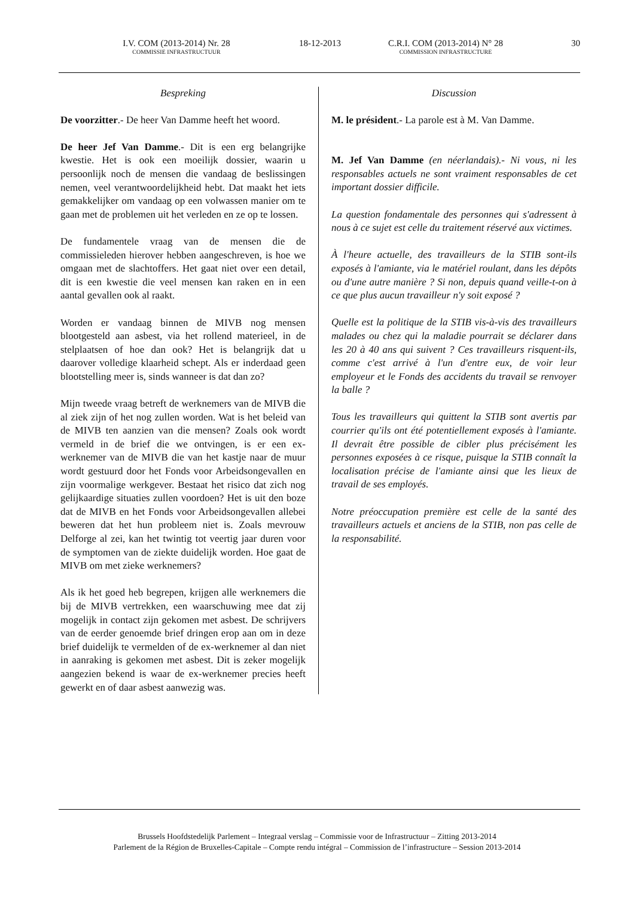I.V. COM (2013-2014) Nr. 28
COMMISSIE INFRASTRUCTUUR
18-12-2013 C.R.I. COM (2013-2014) N° 28
COMMISSION INFRASTRUCTURE
30
Bespreking
De voorzitter.- De heer Van Damme heeft het woord.
De heer Jef Van Damme.- Dit is een erg belangrijke kwestie. Het is ook een moeilijk dossier, waarin u persoonlijk noch de mensen die vandaag de beslissingen nemen, veel verantwoordelijkheid hebt. Dat maakt het iets gemakkelijker om vandaag op een volwassen manier om te gaan met de problemen uit het verleden en ze op te lossen.
De fundamentele vraag van de mensen die de commissieleden hierover hebben aangeschreven, is hoe we omgaan met de slachtoffers. Het gaat niet over een detail, dit is een kwestie die veel mensen kan raken en in een aantal gevallen ook al raakt.
Worden er vandaag binnen de MIVB nog mensen blootgesteld aan asbest, via het rollend materieel, in de stelplaatsen of hoe dan ook? Het is belangrijk dat u daarover volledige klaarheid schept. Als er inderdaad geen blootstelling meer is, sinds wanneer is dat dan zo?
Mijn tweede vraag betreft de werknemers van de MIVB die al ziek zijn of het nog zullen worden. Wat is het beleid van de MIVB ten aanzien van die mensen? Zoals ook wordt vermeld in de brief die we ontvingen, is er een ex-werknemer van de MIVB die van het kastje naar de muur wordt gestuurd door het Fonds voor Arbeidsongevallen en zijn voormalige werkgever. Bestaat het risico dat zich nog gelijkaardige situaties zullen voordoen? Het is uit den boze dat de MIVB en het Fonds voor Arbeidsongevallen allebei beweren dat het hun probleem niet is. Zoals mevrouw Delforge al zei, kan het twintig tot veertig jaar duren voor de symptomen van de ziekte duidelijk worden. Hoe gaat de MIVB om met zieke werknemers?
Als ik het goed heb begrepen, krijgen alle werknemers die bij de MIVB vertrekken, een waarschuwing mee dat zij mogelijk in contact zijn gekomen met asbest. De schrijvers van de eerder genoemde brief dringen erop aan om in deze brief duidelijk te vermelden of de ex-werknemer al dan niet in aanraking is gekomen met asbest. Dit is zeker mogelijk aangezien bekend is waar de ex-werknemer precies heeft gewerkt en of daar asbest aanwezig was.
Discussion
M. le président.- La parole est à M. Van Damme.
M. Jef Van Damme (en néerlandais).- Ni vous, ni les responsables actuels ne sont vraiment responsables de cet important dossier difficile.
La question fondamentale des personnes qui s'adressent à nous à ce sujet est celle du traitement réservé aux victimes.
À l'heure actuelle, des travailleurs de la STIB sont-ils exposés à l'amiante, via le matériel roulant, dans les dépôts ou d'une autre manière ? Si non, depuis quand veille-t-on à ce que plus aucun travailleur n'y soit exposé ?
Quelle est la politique de la STIB vis-à-vis des travailleurs malades ou chez qui la maladie pourrait se déclarer dans les 20 à 40 ans qui suivent ? Ces travailleurs risquent-ils, comme c'est arrivé à l'un d'entre eux, de voir leur employeur et le Fonds des accidents du travail se renvoyer la balle ?
Tous les travailleurs qui quittent la STIB sont avertis par courrier qu'ils ont été potentiellement exposés à l'amiante. Il devrait être possible de cibler plus précisément les personnes exposées à ce risque, puisque la STIB connaît la localisation précise de l'amiante ainsi que les lieux de travail de ses employés.
Notre préoccupation première est celle de la santé des travailleurs actuels et anciens de la STIB, non pas celle de la responsabilité.
Brussels Hoofdstedelijk Parlement – Integraal verslag – Commissie voor de Infrastructuur – Zitting 2013-2014
Parlement de la Région de Bruxelles-Capitale – Compte rendu intégral – Commission de l’infrastructure – Session 2013-2014